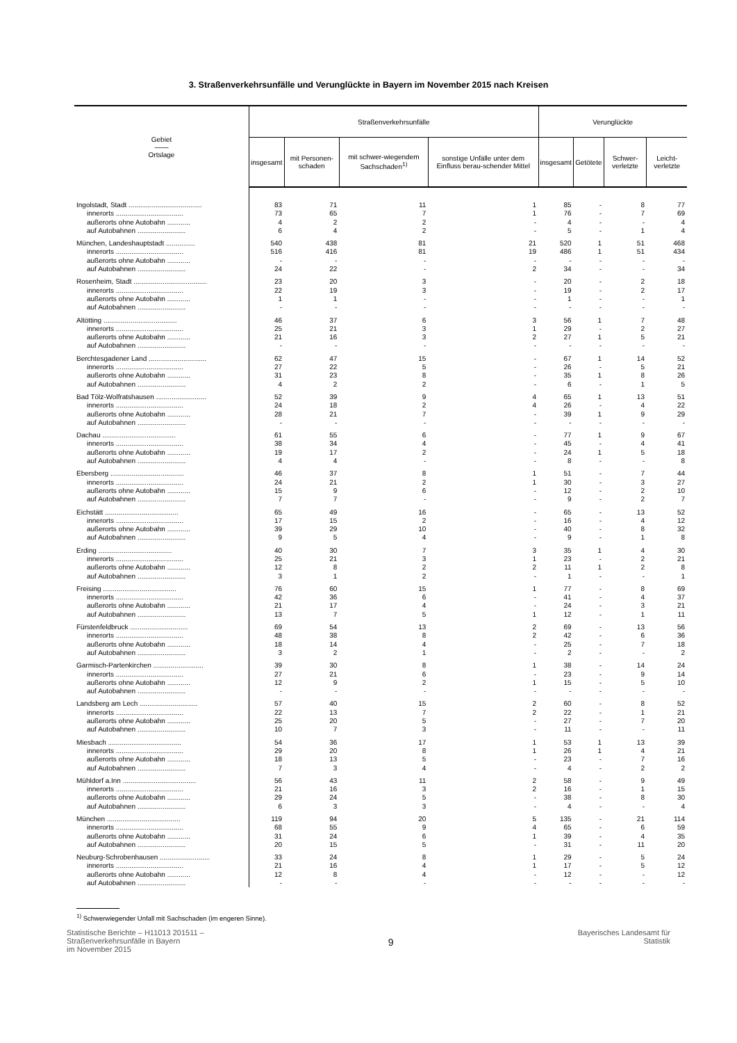3. Straßenverkehrsunfälle und Verunglückte in Bayern im November 2015 nach Kreisen
| Gebiet —— Ortslage | Straßenverkehrsunfälle | | | | Verunglückte | | | |
| --- | --- | --- | --- | --- | --- | --- | --- | --- |
| | insgesamt | mit Personen-schaden | mit schwer-wiegendem Sachschaden<sup>1)</sup> | sonstige Unfälle unter dem Einfluss berau-schender Mittel | insgesamt | Getötete | Schwer-verletzte | Leicht-verletzte |
| Ingolstadt, Stadt ...................................... | 83 | 71 | 11 | 1 | 85 | - | 8 | 77 |
| innerorts ................................... | 73 | 65 | 7 | 1 | 76 | - | 7 | 69 |
| außerorts ohne Autobahn ............ | 4 | 2 | 2 | - | 4 | - | - | 4 |
| auf Autobahnen ......................... | 6 | 4 | 2 | - | 5 | - | 1 | 4 |
| München, Landeshauptstadt ............... | 540 | 438 | 81 | 21 | 520 | 1 | 51 | 468 |
| innerorts ................................... | 516 | 416 | 81 | 19 | 486 | 1 | 51 | 434 |
| außerorts ohne Autobahn ............ | - | - | - | - | - | - | - | - |
| auf Autobahnen ......................... | 24 | 22 | - | 2 | 34 | - | - | 34 |
| Rosenheim, Stadt ...................................... | 23 | 20 | 3 | - | 20 | - | 2 | 18 |
| innerorts ................................... | 22 | 19 | 3 | - | 19 | - | 2 | 17 |
| außerorts ohne Autobahn ............ | 1 | 1 | - | - | 1 | - | - | 1 |
| auf Autobahnen ......................... | - | - | - | - | - | - | - | - |
| Altötting ...................................... | 46 | 37 | 6 | 3 | 56 | 1 | 7 | 48 |
| innerorts ................................... | 25 | 21 | 3 | 1 | 29 | - | 2 | 27 |
| außerorts ohne Autobahn ............ | 21 | 16 | 3 | 2 | 27 | 1 | 5 | 21 |
| auf Autobahnen ......................... | - | - | - | - | - | - | - | - |
| Berchtesgadener Land .............................. | 62 | 47 | 15 | - | 67 | 1 | 14 | 52 |
| innerorts ................................... | 27 | 22 | 5 | - | 26 | - | 5 | 21 |
| außerorts ohne Autobahn ............ | 31 | 23 | 8 | - | 35 | 1 | 8 | 26 |
| auf Autobahnen ......................... | 4 | 2 | 2 | - | 6 | - | 1 | 5 |
| Bad Tölz-Wolfratshausen .......................... | 52 | 39 | 9 | 4 | 65 | 1 | 13 | 51 |
| innerorts ................................... | 24 | 18 | 2 | 4 | 26 | - | 4 | 22 |
| außerorts ohne Autobahn ............ | 28 | 21 | 7 | - | 39 | 1 | 9 | 29 |
| auf Autobahnen ......................... | - | - | - | - | - | - | - | - |
| Dachau ...................................... | 61 | 55 | 6 | - | 77 | 1 | 9 | 67 |
| innerorts ................................... | 38 | 34 | 4 | - | 45 | - | 4 | 41 |
| außerorts ohne Autobahn ............ | 19 | 17 | 2 | - | 24 | 1 | 5 | 18 |
| auf Autobahnen ......................... | 4 | 4 | - | - | 8 | - | - | 8 |
| Ebersberg ...................................... | 46 | 37 | 8 | 1 | 51 | - | 7 | 44 |
| innerorts ................................... | 24 | 21 | 2 | 1 | 30 | - | 3 | 27 |
| außerorts ohne Autobahn ............ | 15 | 9 | 6 | - | 12 | - | 2 | 10 |
| auf Autobahnen ......................... | 7 | 7 | - | - | 9 | - | 2 | 7 |
| Eichstätt ...................................... | 65 | 49 | 16 | - | 65 | - | 13 | 52 |
| innerorts ................................... | 17 | 15 | 2 | - | 16 | - | 4 | 12 |
| außerorts ohne Autobahn ............ | 39 | 29 | 10 | - | 40 | - | 8 | 32 |
| auf Autobahnen ......................... | 9 | 5 | 4 | - | 9 | - | 1 | 8 |
| Erding ...................................... | 40 | 30 | 7 | 3 | 35 | 1 | 4 | 30 |
| innerorts ................................... | 25 | 21 | 3 | 1 | 23 | - | 2 | 21 |
| außerorts ohne Autobahn ............ | 12 | 8 | 2 | 2 | 11 | 1 | 2 | 8 |
| auf Autobahnen ......................... | 3 | 1 | 2 | - | 1 | - | - | 1 |
| Freising ...................................... | 76 | 60 | 15 | 1 | 77 | - | 8 | 69 |
| innerorts ................................... | 42 | 36 | 6 | - | 41 | - | 4 | 37 |
| außerorts ohne Autobahn ............ | 21 | 17 | 4 | - | 24 | - | 3 | 21 |
| auf Autobahnen ......................... | 13 | 7 | 5 | 1 | 12 | - | 1 | 11 |
| Fürstenfeldbruck .............................. | 69 | 54 | 13 | 2 | 69 | - | 13 | 56 |
| innerorts ................................... | 48 | 38 | 8 | 2 | 42 | - | 6 | 36 |
| außerorts ohne Autobahn ............ | 18 | 14 | 4 | - | 25 | - | 7 | 18 |
| auf Autobahnen ......................... | 3 | 2 | 1 | - | 2 | - | - | 2 |
| Garmisch-Partenkirchen .......................... | 39 | 30 | 8 | 1 | 38 | - | 14 | 24 |
| innerorts ................................... | 27 | 21 | 6 | - | 23 | - | 9 | 14 |
| außerorts ohne Autobahn ............ | 12 | 9 | 2 | 1 | 15 | - | 5 | 10 |
| auf Autobahnen ......................... | - | - | - | - | - | - | - | - |
| Landsberg am Lech .............................. | 57 | 40 | 15 | 2 | 60 | - | 8 | 52 |
| innerorts ................................... | 22 | 13 | 7 | 2 | 22 | - | 1 | 21 |
| außerorts ohne Autobahn ............ | 25 | 20 | 5 | - | 27 | - | 7 | 20 |
| auf Autobahnen ......................... | 10 | 7 | 3 | - | 11 | - | - | 11 |
| Miesbach ...................................... | 54 | 36 | 17 | 1 | 53 | 1 | 13 | 39 |
| innerorts ................................... | 29 | 20 | 8 | 1 | 26 | 1 | 4 | 21 |
| außerorts ohne Autobahn ............ | 18 | 13 | 5 | - | 23 | - | 7 | 16 |
| auf Autobahnen ......................... | 7 | 3 | 4 | - | 4 | - | 2 | 2 |
| Mühldorf a.Inn ...................................... | 56 | 43 | 11 | 2 | 58 | - | 9 | 49 |
| innerorts ................................... | 21 | 16 | 3 | 2 | 16 | - | 1 | 15 |
| außerorts ohne Autobahn ............ | 29 | 24 | 5 | - | 38 | - | 8 | 30 |
| auf Autobahnen ......................... | 6 | 3 | 3 | - | 4 | - | - | 4 |
| München ...................................... | 119 | 94 | 20 | 5 | 135 | - | 21 | 114 |
| innerorts ................................... | 68 | 55 | 9 | 4 | 65 | - | 6 | 59 |
| außerorts ohne Autobahn ............ | 31 | 24 | 6 | 1 | 39 | - | 4 | 35 |
| auf Autobahnen ......................... | 20 | 15 | 5 | - | 31 | - | 11 | 20 |
| Neuburg-Schrobenhausen .......................... | 33 | 24 | 8 | 1 | 29 | - | 5 | 24 |
| innerorts ................................... | 21 | 16 | 4 | 1 | 17 | - | 5 | 12 |
| außerorts ohne Autobahn ............ | 12 | 8 | 4 | - | 12 | - | - | 12 |
| auf Autobahnen ......................... | - | - | - | - | - | - | - | - |
<sup>1)</sup> Schwerwiegender Unfall mit Sachschaden (im engeren Sinne).
Statistische Berichte – H11013 201511 –
Straßenverkehrsunfälle in Bayern
im November 2015
9
Bayerisches Landesamt für
Statistik